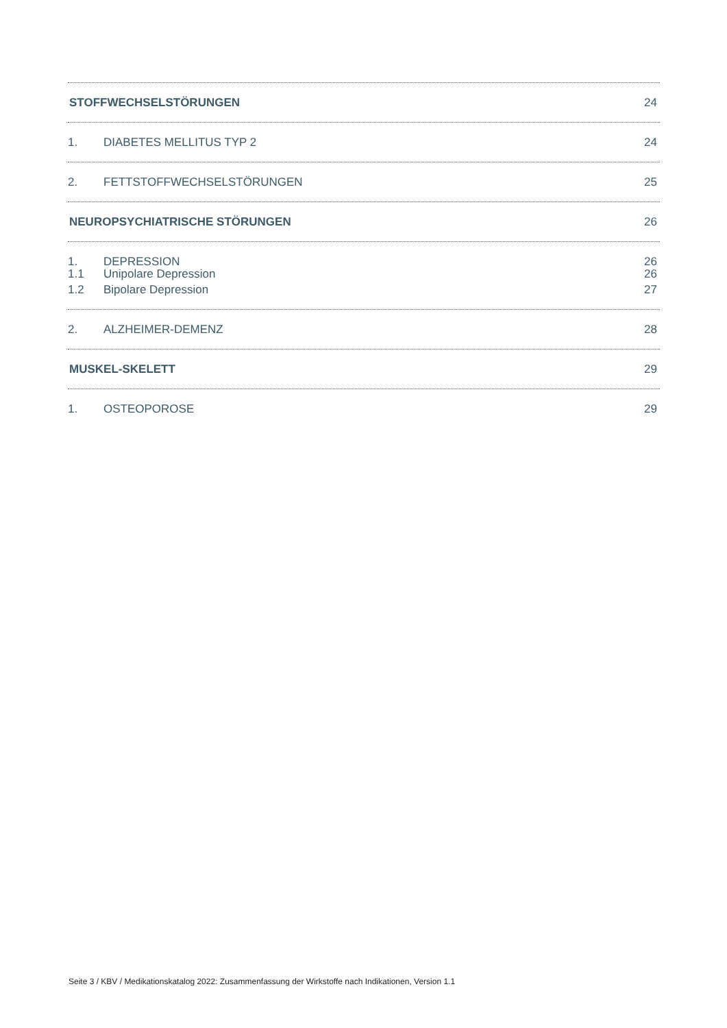STOFFWECHSELSTÖRUNGEN 24
1. DIABETES MELLITUS TYP 2 24
2. FETTSTOFFWECHSELSTÖRUNGEN 25
NEUROPSYCHIATRISCHE STÖRUNGEN 26
1. DEPRESSION 26
1.1 Unipolare Depression 26
1.2 Bipolare Depression 27
2. ALZHEIMER-DEMENZ 28
MUSKEL-SKELETT 29
1. OSTEOPOROSE 29
Seite 3 / KBV / Medikationskatalog 2022: Zusammenfassung der Wirkstoffe nach Indikationen, Version 1.1